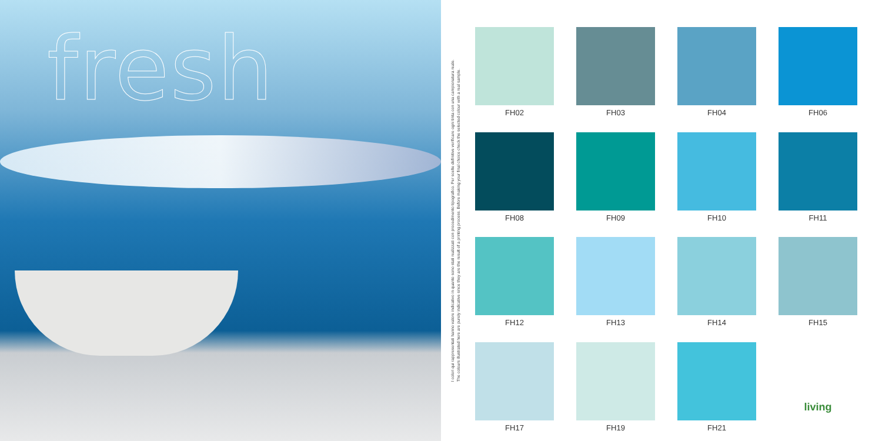fresh
I colori qui rappresentati hanno valore indicativo in quanto sono stati realizzati con procedimento tipografico. Per scelte definitive verificare ogni tinta con una campionatura reale.
The colours illustrated here are purely indicative since they are the result of a printing process. Before making your final choice check the selected colour with a real sample.
FH02
FH03
FH04
FH06
FH08
FH09
FH10
FH11
FH12
FH13
FH14
FH15
FH17
FH19
FH21
living